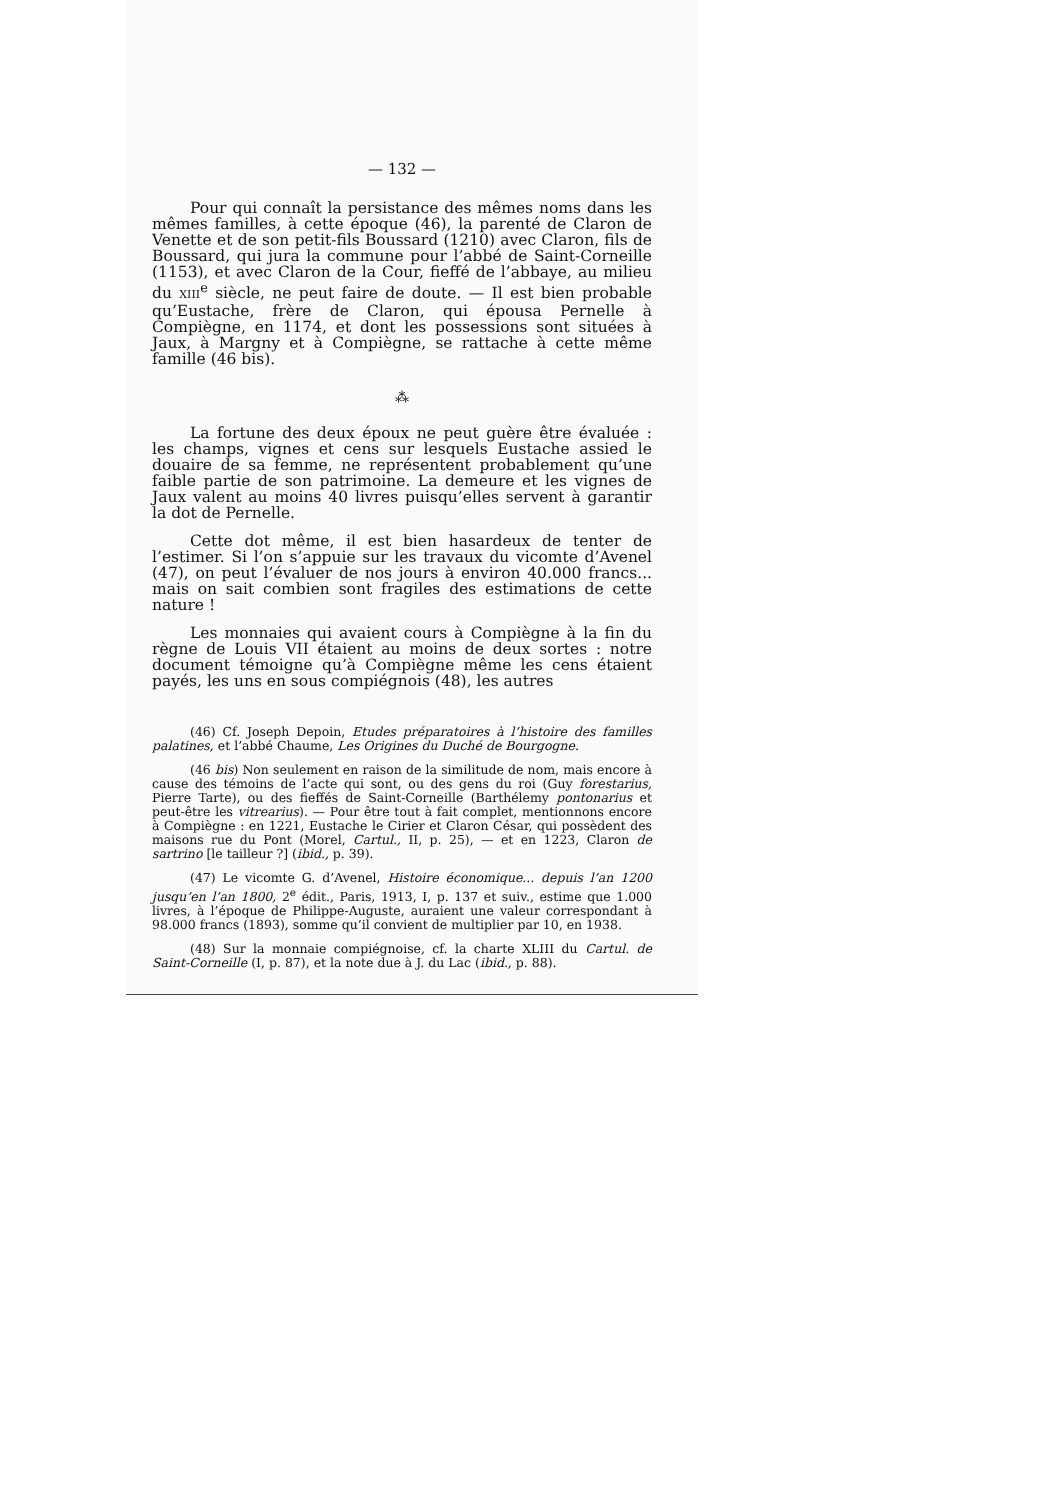— 132 —
Pour qui connaît la persistance des mêmes noms dans les mêmes familles, à cette époque (46), la parenté de Claron de Venette et de son petit-fils Boussard (1210) avec Claron, fils de Boussard, qui jura la commune pour l’abbé de Saint-Corneille (1153), et avec Claron de la Cour, fieffé de l’abbaye, au milieu du XIII<sup>e</sup> siècle, ne peut faire de doute. — Il est bien probable qu’Eustache, frère de Claron, qui épousa Pernelle à Compiègne, en 1174, et dont les possessions sont situées à Jaux, à Margny et à Compiègne, se rattache à cette même famille (46 bis).
⁂
La fortune des deux époux ne peut guère être évaluée : les champs, vignes et cens sur lesquels Eustache assied le douaire de sa femme, ne représentent probablement qu’une faible partie de son patrimoine. La demeure et les vignes de Jaux valent au moins 40 livres puisqu’elles servent à garantir la dot de Pernelle.
Cette dot même, il est bien hasardeux de tenter de l’estimer. Si l’on s’appuie sur les travaux du vicomte d’Avenel (47), on peut l’évaluer de nos jours à environ 40.000 francs... mais on sait combien sont fragiles des estimations de cette nature !
Les monnaies qui avaient cours à Compiègne à la fin du règne de Louis VII étaient au moins de deux sortes : notre document témoigne qu’à Compiègne même les cens étaient payés, les uns en sous compiégnois (48), les autres
(46) Cf. Joseph Depoin, Etudes préparatoires à l’histoire des familles palatines, et l’abbé Chaume, Les Origines du Duché de Bourgogne.
(46 bis) Non seulement en raison de la similitude de nom, mais encore à cause des témoins de l’acte qui sont, ou des gens du roi (Guy forestarius, Pierre Tarte), ou des fieffés de Saint-Corneille (Barthélemy pontonarius et peut-être les vitrearius). — Pour être tout à fait complet, mentionnons encore à Compiègne : en 1221, Eustache le Cirier et Claron César, qui possèdent des maisons rue du Pont (Morel, Cartul., II, p. 25), — et en 1223, Claron de sartrino [le tailleur ?] (ibid., p. 39).
(47) Le vicomte G. d’Avenel, Histoire économique... depuis l’an 1200 jusqu’en l’an 1800, 2<sup>e</sup> édit., Paris, 1913, I, p. 137 et suiv., estime que 1.000 livres, à l’époque de Philippe-Auguste, auraient une valeur correspondant à 98.000 francs (1893), somme qu’il convient de multiplier par 10, en 1938.
(48) Sur la monnaie compiégnoise, cf. la charte XLIII du Cartul. de Saint-Corneille (I, p. 87), et la note due à J. du Lac (ibid., p. 88).